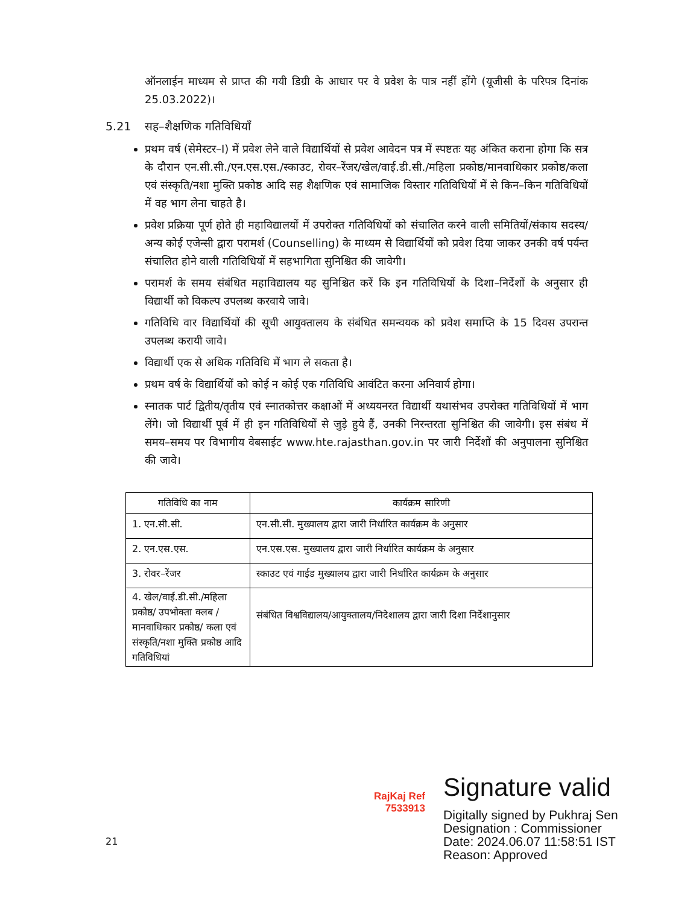ऑनलाईन माध्यम से प्राप्त की गयी डिग्री के आधार पर वे प्रवेश के पात्र नहीं होंगे (यूजीसी के परिपत्र दिनांक 25.03.2022)।
5.21 सह–शैक्षणिक गतिविधियाँ
प्रथम वर्ष (सेमेस्टर–I) में प्रवेश लेने वाले विद्यार्थियों से प्रवेश आवेदन पत्र में स्पष्टतः यह अंकित कराना होगा कि सत्र के दौरान एन.सी.सी./एन.एस.एस./स्काउट, रोवर–रेंजर/खेल/वाई.डी.सी./महिला प्रकोष्ठ/मानवाधिकार प्रकोष्ठ/कला एवं संस्कृति/नशा मुक्ति प्रकोष्ठ आदि सह शैक्षणिक एवं सामाजिक विस्तार गतिविधियों में से किन–किन गतिविधियों में वह भाग लेना चाहते है।
प्रवेश प्रक्रिया पूर्ण होते ही महाविद्यालयों में उपरोक्त गतिविधियों को संचालित करने वाली समितियों/संकाय सदस्य/अन्य कोई एजेन्सी द्वारा परामर्श (Counselling) के माध्यम से विद्यार्थियों को प्रवेश दिया जाकर उनकी वर्ष पर्यन्त संचालित होने वाली गतिविधियों में सहभागिता सुनिश्चित की जावेगी।
परामर्श के समय संबंधित महाविद्यालय यह सुनिश्चित करें कि इन गतिविधियों के दिशा–निर्देशों के अनुसार ही विद्यार्थी को विकल्प उपलब्ध करवाये जावे।
गतिविधि वार विद्यार्थियों की सूची आयुक्तालय के संबंधित समन्वयक को प्रवेश समाप्ति के 15 दिवस उपरान्त उपलब्ध करायी जावे।
विद्यार्थी एक से अधिक गतिविधि में भाग ले सकता है।
प्रथम वर्ष के विद्यार्थियों को कोई न कोई एक गतिविधि आवंटित करना अनिवार्य होगा।
स्नातक पार्ट द्वितीय/तृतीय एवं स्नातकोत्तर कक्षाओं में अध्ययनरत विद्यार्थी यथासंभव उपरोक्त गतिविधियों में भाग लेंगे। जो विद्यार्थी पूर्व में ही इन गतिविधियों से जुड़े हुये हैं, उनकी निरन्तरता सुनिश्चित की जावेगी। इस संबंध में समय–समय पर विभागीय वेबसाईट www.hte.rajasthan.gov.in पर जारी निर्देशों की अनुपालना सुनिश्चित की जावे।
| गतिविधि का नाम | कार्यक्रम सारिणी |
| --- | --- |
| 1. एन.सी.सी. | एन.सी.सी. मुख्यालय द्वारा जारी निर्धारित कार्यक्रम के अनुसार |
| 2. एन.एस.एस. | एन.एस.एस. मुख्यालय द्वारा जारी निर्धारित कार्यक्रम के अनुसार |
| 3. रोवर–रेंजर | स्काउट एवं गाईड मुख्यालय द्वारा जारी निर्धारित कार्यक्रम के अनुसार |
| 4. खेल/वाई.डी.सी./महिला प्रकोष्ठ/ उपभोक्ता क्लब / मानवाधिकार प्रकोष्ठ/ कला एवं संस्कृति/नशा मुक्ति प्रकोष्ठ आदि गतिविधियां | संबंधित विश्वविद्यालय/आयुक्तालय/निदेशालय द्वारा जारी दिशा निर्देशानुसार |
RajKaj Ref 7533913
Signature valid
Digitally signed by Pukhraj Sen
Designation : Commissioner
Date: 2024.06.07 11:58:51 IST
Reason: Approved
21